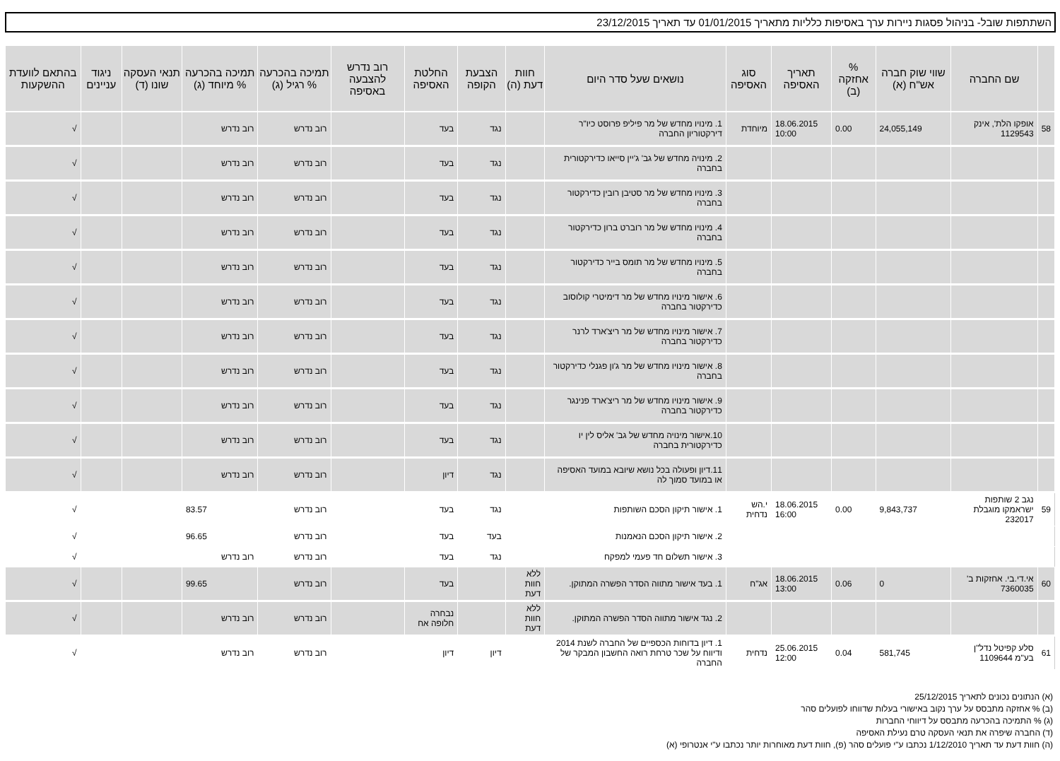השתתפות שובל- בניהול פסגות ניירות ערך באסיפות כלליות מתאריך 01/01/2015 עד תאריך 23/12/2015
| | שם החברה | שווי שוק חברה אש"ח (א) | % אחזקה (ב) | תאריך האסיפה | סוג האסיפה | נושאים שעל סדר היום | חוות דעת (ה) | הצבעת הקופה | החלטת האסיפה | רוב נדרש להצבעה באסיפה | תמיכה בהכרעה % רגיל (ג) | תמיכה בהכרעה % מיוחד (ג) | תנאי העסקה שונו (ד) | ניגוד עניינים | בהתאם לוועדת ההשקעות |
| --- | --- | --- | --- | --- | --- | --- | --- | --- | --- | --- | --- | --- | --- | --- | --- |
| 58 | אופקו הלת', אינק 1129543 | 24,055,149 | 0.00 | 18.06.2015 10:00 | מיוחדת | 1. מינויו מחדש של מר פיליפ פרוסט כיו"ר דירקטוריון החברה | | נגד | בעד | | רוב נדרש | רוב נדרש | | | √ |
| | | | | | | 2. מינויה מחדש של גב' ג'יין סייאו כדירקטורית בחברה | | נגד | בעד | | רוב נדרש | רוב נדרש | | | √ |
| | | | | | | 3. מינויו מחדש של מר סטיבן רובין כדירקטור בחברה | | נגד | בעד | | רוב נדרש | רוב נדרש | | | √ |
| | | | | | | 4. מינויו מחדש של מר רוברט ברון כדירקטור בחברה | | נגד | בעד | | רוב נדרש | רוב נדרש | | | √ |
| | | | | | | 5. מינויו מחדש של מר תומס בייר כדירקטור בחברה | | נגד | בעד | | רוב נדרש | רוב נדרש | | | √ |
| | | | | | | 6. אישור מינויו מחדש של מר דימיטרי קולוסוב כדירקטור בחברה | | נגד | בעד | | רוב נדרש | רוב נדרש | | | √ |
| | | | | | | 7. אישור מינויו מחדש של מר ריצ'ארד לרנר כדירקטור בחברה | | נגד | בעד | | רוב נדרש | רוב נדרש | | | √ |
| | | | | | | 8. אישור מינויו מחדש של מר ג'ון פגנלי כדירקטור בחברה | | נגד | בעד | | רוב נדרש | רוב נדרש | | | √ |
| | | | | | | 9. אישור מינויו מחדש של מר ריצ'ארד פנינגר כדירקטור בחברה | | נגד | בעד | | רוב נדרש | רוב נדרש | | | √ |
| | | | | | | 10.אישור מינויה מחדש של גב' אליס לין יו כדירקטורית בחברה | | נגד | בעד | | רוב נדרש | רוב נדרש | | | √ |
| | | | | | | 11.דיון ופעולה בכל נושא שיובא במועד האסיפה או במועד סמוך לה | | נגד | דיון | | רוב נדרש | רוב נדרש | | | √ |
| 59 | נגב 2 שותפות ישראמקו מוגבלת 232017 | 9,843,737 | 0.00 | 18.06.2015 16:00 | י.הש נדחית | 1. אישור תיקון הסכם השותפות | | נגד | בעד | | רוב נדרש | 83.57 | | | √ |
| | | | | | | 2. אישור תיקון הסכם הנאמנות | | בעד | בעד | | רוב נדרש | 96.65 | | | √ |
| | | | | | | 3. אישור תשלום חד פעמי למפקח | | נגד | בעד | | רוב נדרש | רוב נדרש | | | √ |
| 60 | אי.די.בי. אחזקות ב' 7360035 | 0 | 0.06 | 18.06.2015 13:00 | אג"ח | 1. בעד אישור מתווה הסדר הפשרה המתוקן. | ללא חוות דעת | | בעד | | רוב נדרש | 99.65 | | | √ |
| | | | | | | 2. נגד אישור מתווה הסדר הפשרה המתוקן. | ללא חוות דעת | | נבחרה חלופה אח | | רוב נדרש | רוב נדרש | | | √ |
| 61 | סלע קפיטל נדל"ן בע"מ 1109644 | 581,745 | 0.04 | 25.06.2015 12:00 | נדחית | 1. דיון בדוחות הכספיים של החברה לשנת 2014 ודיווח על שכר טרחת רואה החשבון המבקר של החברה | | דיון | דיון | | רוב נדרש | רוב נדרש | | | √ |
(א) הנתונים נכונים לתאריך 25/12/2015
(ב) % אחזקה מתבסס על ערך נקוב באישורי בעלות שדווחו לפועלים סהר
(ג) % התמיכה בהכרעה מתבסס על דיווחי החברות
(ד) החברה שיפרה את תנאי העסקה טרם נעילת האסיפה
(ה) חוות דעת עד תאריך 1/12/2010 נכתבו ע"י פועלים סהר (פ), חוות דעת מאוחרות יותר נכתבו ע"י אנטרופי (א)